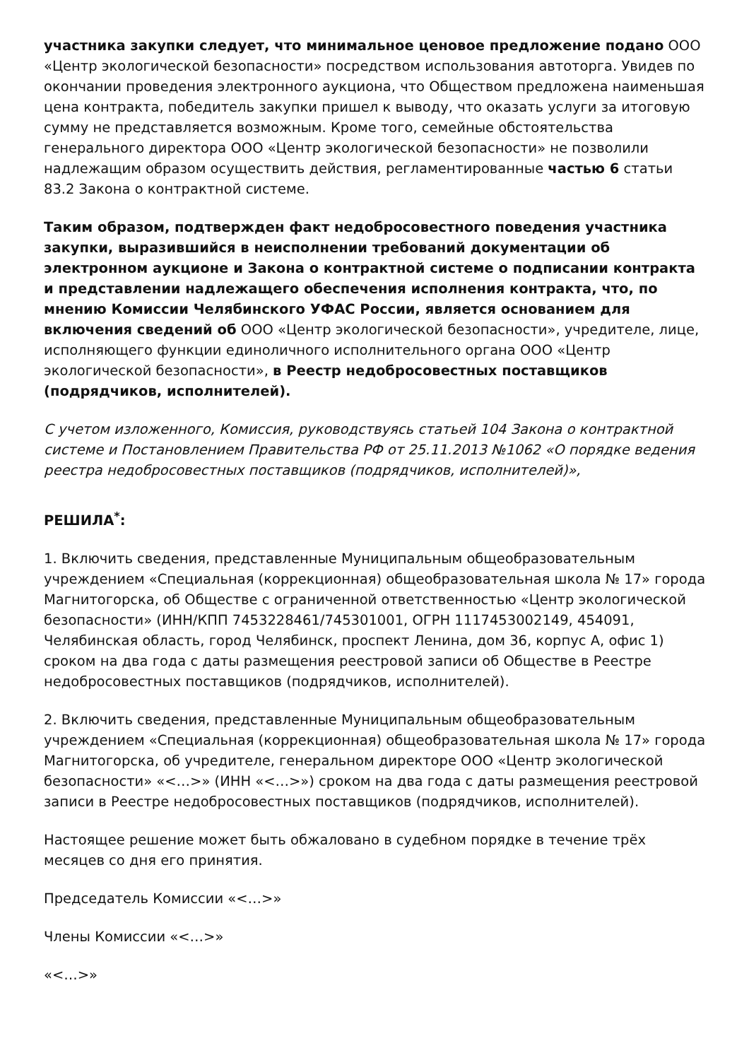участника закупки следует, что минимальное ценовое предложение подано ООО «Центр экологической безопасности» посредством использования автоторга. Увидев по окончании проведения электронного аукциона, что Обществом предложена наименьшая цена контракта, победитель закупки пришел к выводу, что оказать услуги за итоговую сумму не представляется возможным. Кроме того, семейные обстоятельства генерального директора ООО «Центр экологической безопасности» не позволили надлежащим образом осуществить действия, регламентированные частью 6 статьи 83.2 Закона о контрактной системе.
Таким образом, подтвержден факт недобросовестного поведения участника закупки, выразившийся в неисполнении требований документации об электронном аукционе и Закона о контрактной системе о подписании контракта и представлении надлежащего обеспечения исполнения контракта, что, по мнению Комиссии Челябинского УФАС России, является основанием для включения сведений об ООО «Центр экологической безопасности», учредителе, лице, исполняющего функции единоличного исполнительного органа ООО «Центр экологической безопасности», в Реестр недобросовестных поставщиков (подрядчиков, исполнителей).
С учетом изложенного, Комиссия, руководствуясь статьей 104 Закона о контрактной системе и Постановлением Правительства РФ от 25.11.2013 №1062 «О порядке ведения реестра недобросовестных поставщиков (подрядчиков, исполнителей)»,
РЕШИЛА<sup>*</sup>:
1. Включить сведения, представленные Муниципальным общеобразовательным учреждением «Специальная (коррекционная) общеобразовательная школа № 17» города Магнитогорска, об Обществе с ограниченной ответственностью «Центр экологической безопасности» (ИНН/КПП 7453228461/745301001, ОГРН 1117453002149, 454091, Челябинская область, город Челябинск, проспект Ленина, дом 36, корпус А, офис 1) сроком на два года с даты размещения реестровой записи об Обществе в Реестре недобросовестных поставщиков (подрядчиков, исполнителей).
2. Включить сведения, представленные Муниципальным общеобразовательным учреждением «Специальная (коррекционная) общеобразовательная школа № 17» города Магнитогорска, об учредителе, генеральном директоре ООО «Центр экологической безопасности» «<…>» (ИНН «<…>») сроком на два года с даты размещения реестровой записи в Реестре недобросовестных поставщиков (подрядчиков, исполнителей).
Настоящее решение может быть обжаловано в судебном порядке в течение трёх месяцев со дня его принятия.
Председатель Комиссии «<…>»
Члены Комиссии «<…>»
«<…>»